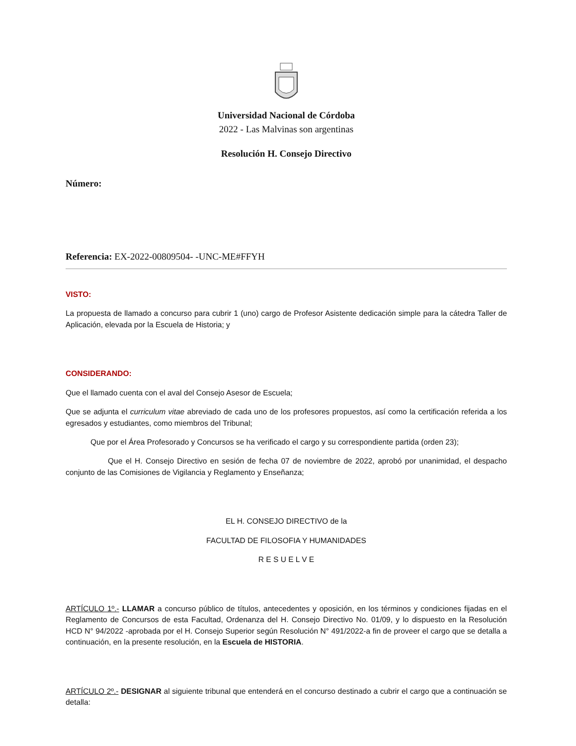Universidad Nacional de Córdoba
2022 - Las Malvinas son argentinas
Resolución H. Consejo Directivo
Número:
Referencia: EX-2022-00809504- -UNC-ME#FFYH
VISTO:
La propuesta de llamado a concurso para cubrir 1 (uno) cargo de Profesor Asistente dedicación simple para la cátedra Taller de Aplicación, elevada por la Escuela de Historia; y
CONSIDERANDO:
Que el llamado cuenta con el aval del Consejo Asesor de Escuela;
Que se adjunta el curriculum vitae abreviado de cada uno de los profesores propuestos, así como la certificación referida a los egresados y estudiantes, como miembros del Tribunal;
Que por el Área Profesorado y Concursos se ha verificado el cargo y su correspondiente partida (orden 23);
Que el H. Consejo Directivo en sesión de fecha 07 de noviembre de 2022, aprobó por unanimidad, el despacho conjunto de las Comisiones de Vigilancia y Reglamento y Enseñanza;
EL H. CONSEJO DIRECTIVO de la
FACULTAD DE FILOSOFIA Y HUMANIDADES
R E S U E L V E
ARTÍCULO 1º.- LLAMAR a concurso público de títulos, antecedentes y oposición, en los términos y condiciones fijadas en el Reglamento de Concursos de esta Facultad, Ordenanza del H. Consejo Directivo No. 01/09, y lo dispuesto en la Resolución HCD N° 94/2022 -aprobada por el H. Consejo Superior según Resolución N° 491/2022-a fin de proveer el cargo que se detalla a continuación, en la presente resolución, en la Escuela de HISTORIA.
ARTÍCULO 2º.- DESIGNAR al siguiente tribunal que entenderá en el concurso destinado a cubrir el cargo que a continuación se detalla: